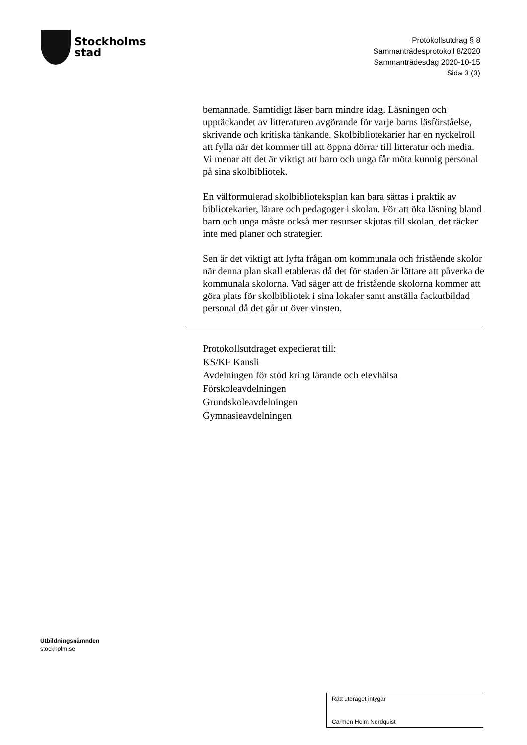Stockholms
stad
Protokollsutdrag § 8
Sammanträdesprotokoll 8/2020
Sammanträdesdag 2020-10-15
Sida 3 (3)
bemannade. Samtidigt läser barn mindre idag. Läsningen och upptäckandet av litteraturen avgörande för varje barns läsförståelse, skrivande och kritiska tänkande. Skolbibliotekarier har en nyckelroll att fylla när det kommer till att öppna dörrar till litteratur och media. Vi menar att det är viktigt att barn och unga får möta kunnig personal på sina skolbibliotek.
En välformulerad skolbiblioteksplan kan bara sättas i praktik av bibliotekarier, lärare och pedagoger i skolan. För att öka läsning bland barn och unga måste också mer resurser skjutas till skolan, det räcker inte med planer och strategier.
Sen är det viktigt att lyfta frågan om kommunala och fristående skolor när denna plan skall etableras då det för staden är lättare att påverka de kommunala skolorna. Vad säger att de fristående skolorna kommer att göra plats för skolbibliotek i sina lokaler samt anställa fackutbildad personal då det går ut över vinsten.
Protokollsutdraget expedierat till:
KS/KF Kansli
Avdelningen för stöd kring lärande och elevhälsa
Förskoleavdelningen
Grundskoleavdelningen
Gymnasieavdelningen
Utbildningsnämnden
stockholm.se
Rätt utdraget intygar
Carmen Holm Nordquist